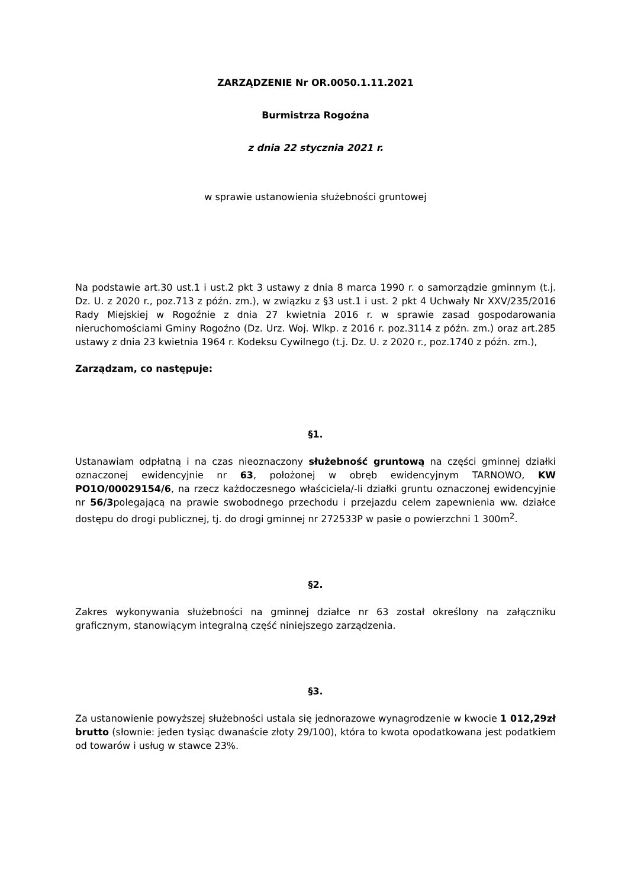ZARZĄDZENIE Nr OR.0050.1.11.2021
Burmistrza Rogoźna
z dnia 22 stycznia 2021 r.
w sprawie ustanowienia służebności gruntowej
Na podstawie art.30 ust.1 i ust.2 pkt 3 ustawy z dnia 8 marca 1990 r. o samorządzie gminnym (t.j. Dz. U. z 2020 r., poz.713 z późn. zm.), w związku z §3 ust.1 i ust. 2 pkt 4 Uchwały Nr XXV/235/2016 Rady Miejskiej w Rogoźnie z dnia 27 kwietnia 2016 r. w sprawie zasad gospodarowania nieruchomościami Gminy Rogoźno (Dz. Urz. Woj. Wlkp. z 2016 r. poz.3114 z późn. zm.) oraz art.285 ustawy z dnia 23 kwietnia 1964 r. Kodeksu Cywilnego (t.j. Dz. U. z 2020 r., poz.1740 z późn. zm.),
Zarządzam, co następuje:
§1.
Ustanawiam odpłatną i na czas nieoznaczony służebność gruntową na części gminnej działki oznaczonej ewidencyjnie nr 63, położonej w obręb ewidencyjnym TARNOWO, KW PO1O/00029154/6, na rzecz każdoczesnego właściciela/-li działki gruntu oznaczonej ewidencyjnie nr 56/3polegającą na prawie swobodnego przechodu i przejazdu celem zapewnienia ww. działce dostępu do drogi publicznej, tj. do drogi gminnej nr 272533P w pasie o powierzchni 1 300m<sup>2</sup>.
§2.
Zakres wykonywania służebności na gminnej działce nr 63 został określony na załączniku graficznym, stanowiącym integralną część niniejszego zarządzenia.
§3.
Za ustanowienie powyższej służebności ustala się jednorazowe wynagrodzenie w kwocie 1 012,29zł brutto (słownie: jeden tysiąc dwanaście złoty 29/100), która to kwota opodatkowana jest podatkiem od towarów i usług w stawce 23%.